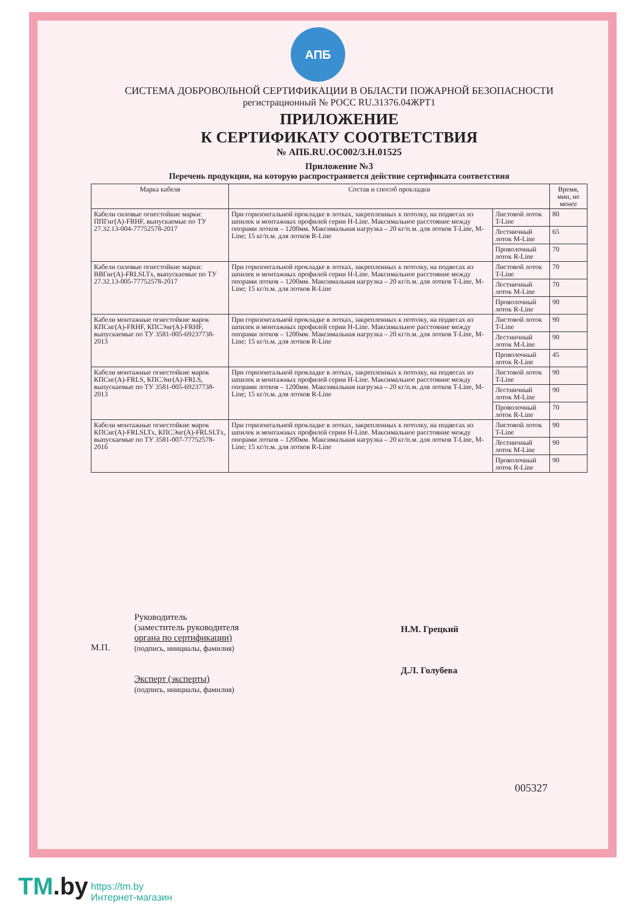АПБ
СИСТЕМА ДОБРОВОЛЬНОЙ СЕРТИФИКАЦИИ В ОБЛАСТИ ПОЖАРНОЙ БЕЗОПАСНОСТИ
регистрационный № РОСС RU.31376.04ЖРТ1
ПРИЛОЖЕНИЕ
К СЕРТИФИКАТУ СООТВЕТСТВИЯ
№ АПБ.RU.ОС002/3.Н.01525
Приложение №3
Перечень продукции, на которую распространяется действие сертификата соответствия
| Марка кабеля | Состав и способ прокладки | | Время, мин, не менее |
| --- | --- | --- | --- |
| Кабели силовые огнестойкие марки: ППГнг(А)-FRHF, выпускаемые по ТУ 27.32.13-004-77752578-2017 | При горизонтальной прокладке в лотках, закрепленных к потолку, на подвесах из шпилек и монтажных профилей серии H-Line. Максимальное расстояние между опорами лотков – 1200мм. Максимальная нагрузка – 20 кг/п.м. для лотков T-Line, M-Line; 15 кг/п.м. для лотков R-Line | Листовой лоток T-Line | 80 |
| | | Лестничный лоток M-Line | 65 |
| | | Проволочный лоток R-Line | 70 |
| Кабели силовые огнестойкие марки: ВВГнг(А)-FRLSLTx, выпускаемые по ТУ 27.32.13-005-77752578-2017 | При горизонтальной прокладке в лотках, закрепленных к потолку, на подвесах из шпилек и монтажных профилей серии H-Line. Максимальное расстояние между опорами лотков – 1200мм. Максимальная нагрузка – 20 кг/п.м. для лотков T-Line, M-Line; 15 кг/п.м. для лотков R-Line | Листовой лоток T-Line | 70 |
| | | Лестничный лоток M-Line | 70 |
| | | Проволочный лоток R-Line | 90 |
| Кабели монтажные огнестойкие марок КПСнг(А)-FRHF, КПСЭнг(А)-FRHF, выпускаемые по ТУ 3581-005-69237738-2013 | При горизонтальной прокладке в лотках, закрепленных к потолку, на подвесах из шпилек и монтажных профилей серии H-Line. Максимальное расстояние между опорами лотков – 1200мм. Максимальная нагрузка – 20 кг/п.м. для лотков T-Line, M-Line; 15 кг/п.м. для лотков R-Line | Листовой лоток T-Line | 90 |
| | | Лестничный лоток M-Line | 90 |
| | | Проволочный лоток R-Line | 45 |
| Кабели монтажные огнестойкие марок КПСнг(А)-FRLS, КПСЭнг(А)-FRLS, выпускаемые по ТУ 3581-005-69237738-2013 | При горизонтальной прокладке в лотках, закрепленных к потолку, на подвесах из шпилек и монтажных профилей серии H-Line. Максимальное расстояние между опорами лотков – 1200мм. Максимальная нагрузка – 20 кг/п.м. для лотков T-Line, M-Line; 15 кг/п.м. для лотков R-Line | Листовой лоток T-Line | 90 |
| | | Лестничный лоток M-Line | 90 |
| | | Проволочный лоток R-Line | 70 |
| Кабели монтажные огнестойкие марок КПСнг(А)-FRLSLTx, КПСЭнг(А)-FRLSLTx, выпускаемые по ТУ 3581-007-77752578-2016 | При горизонтальной прокладке в лотках, закрепленных к потолку, на подвесах из шпилек и монтажных профилей серии H-Line. Максимальное расстояние между опорами лотков – 1200мм. Максимальная нагрузка – 20 кг/п.м. для лотков T-Line, M-Line; 15 кг/п.м. для лотков R-Line | Листовой лоток T-Line | 90 |
| | | Лестничный лоток M-Line | 90 |
| | | Проволочный лоток R-Line | 90 |
М.П.
Руководитель
(заместитель руководителя
органа по сертификации)
(подпись, инициалы, фамилия)
Эксперт (эксперты)
(подпись, инициалы, фамилия)
Н.М. Грецкий
Д.Л. Голубева
005327
TM.by https://tm.by
Интернет-магазин